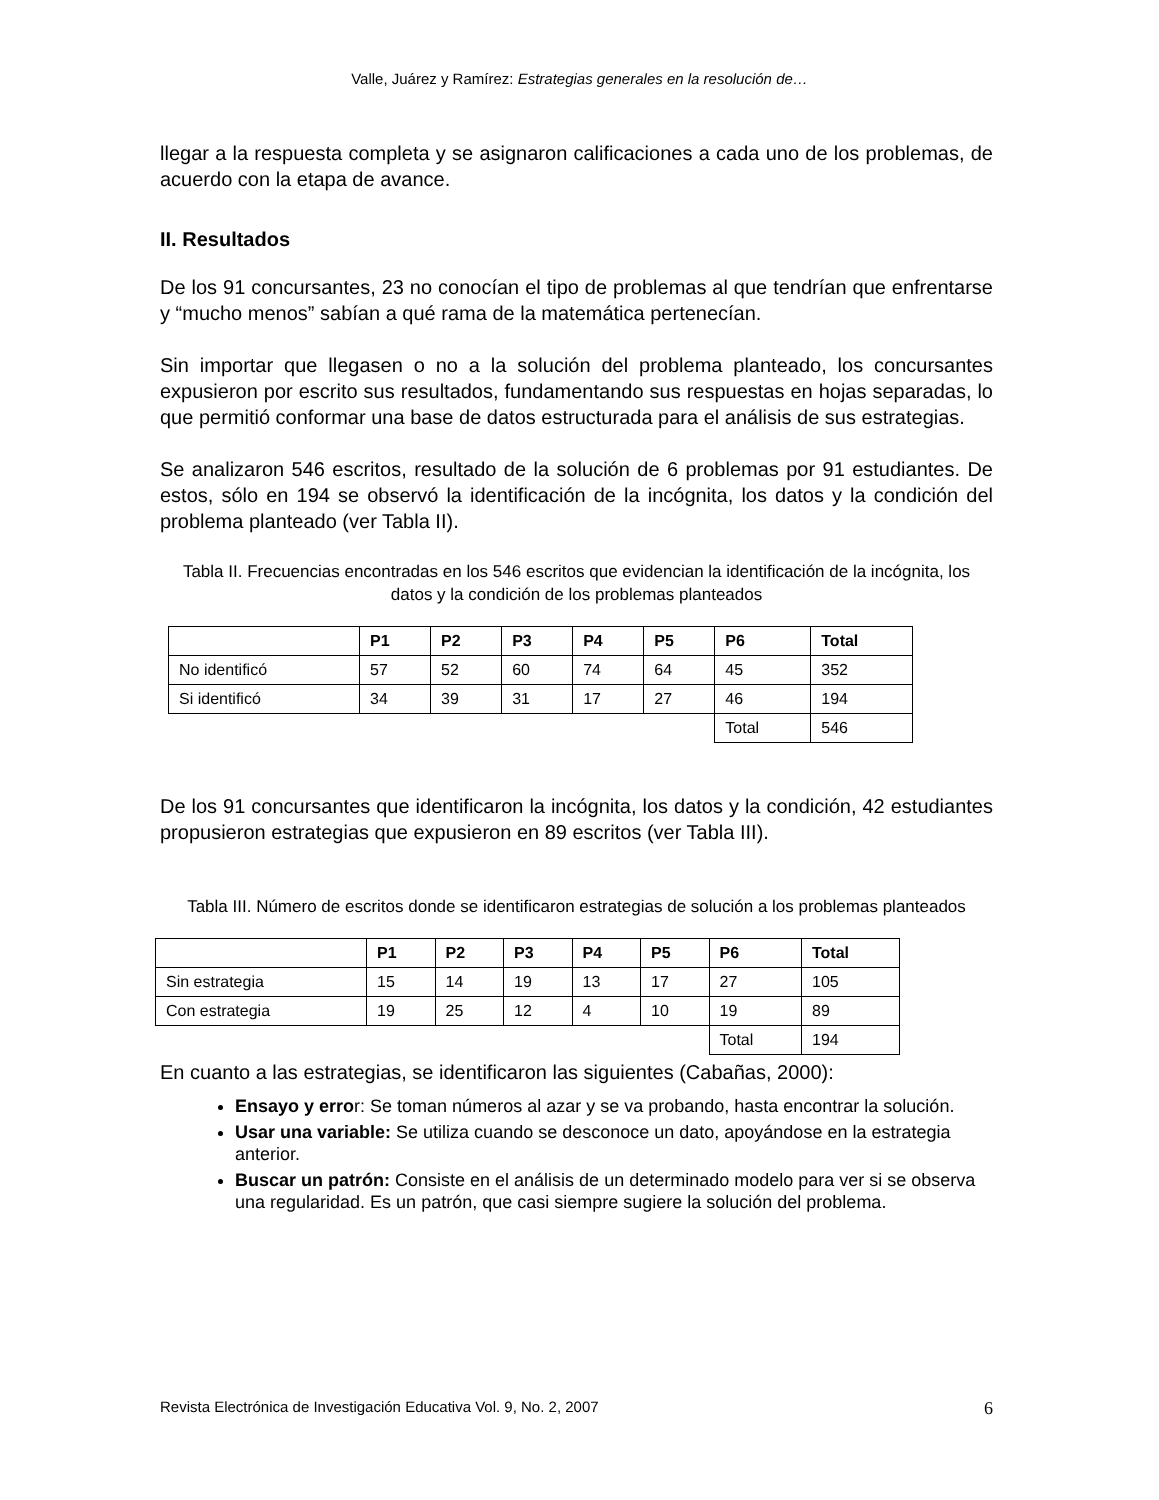Valle, Juárez y Ramírez: Estrategias generales en la resolución de…
llegar a la respuesta completa y se asignaron calificaciones a cada uno de los problemas, de acuerdo con la etapa de avance.
II. Resultados
De los 91 concursantes, 23 no conocían el tipo de problemas al que tendrían que enfrentarse y “mucho menos” sabían a qué rama de la matemática pertenecían.
Sin importar que llegasen o no a la solución del problema planteado, los concursantes expusieron por escrito sus resultados, fundamentando sus respuestas en hojas separadas, lo que permitió conformar una base de datos estructurada para el análisis de sus estrategias.
Se analizaron 546 escritos, resultado de la solución de 6 problemas por 91 estudiantes. De estos, sólo en 194 se observó la identificación de la incógnita, los datos y la condición del problema planteado (ver Tabla II).
Tabla II. Frecuencias encontradas en los 546 escritos que evidencian la identificación de la incógnita, los datos y la condición de los problemas planteados
| | P1 | P2 | P3 | P4 | P5 | P6 | Total |
| --- | --- | --- | --- | --- | --- | --- | --- |
| No identificó | 57 | 52 | 60 | 74 | 64 | 45 | 352 |
| Si identificó | 34 | 39 | 31 | 17 | 27 | 46 | 194 |
| | | | | | | Total | 546 |
De los 91 concursantes que identificaron la incógnita, los datos y la condición, 42 estudiantes propusieron estrategias que expusieron en 89 escritos (ver Tabla III).
Tabla III. Número de escritos donde se identificaron estrategias de solución a los problemas planteados
| | P1 | P2 | P3 | P4 | P5 | P6 | Total |
| --- | --- | --- | --- | --- | --- | --- | --- |
| Sin estrategia | 15 | 14 | 19 | 13 | 17 | 27 | 105 |
| Con estrategia | 19 | 25 | 12 | 4 | 10 | 19 | 89 |
| | | | | | | Total | 194 |
En cuanto a las estrategias, se identificaron las siguientes (Cabañas, 2000):
Ensayo y error: Se toman números al azar y se va probando, hasta encontrar la solución.
Usar una variable: Se utiliza cuando se desconoce un dato, apoyándose en la estrategia anterior.
Buscar un patrón: Consiste en el análisis de un determinado modelo para ver si se observa una regularidad. Es un patrón, que casi siempre sugiere la solución del problema.
Revista Electrónica de Investigación Educativa Vol. 9, No. 2, 2007 6